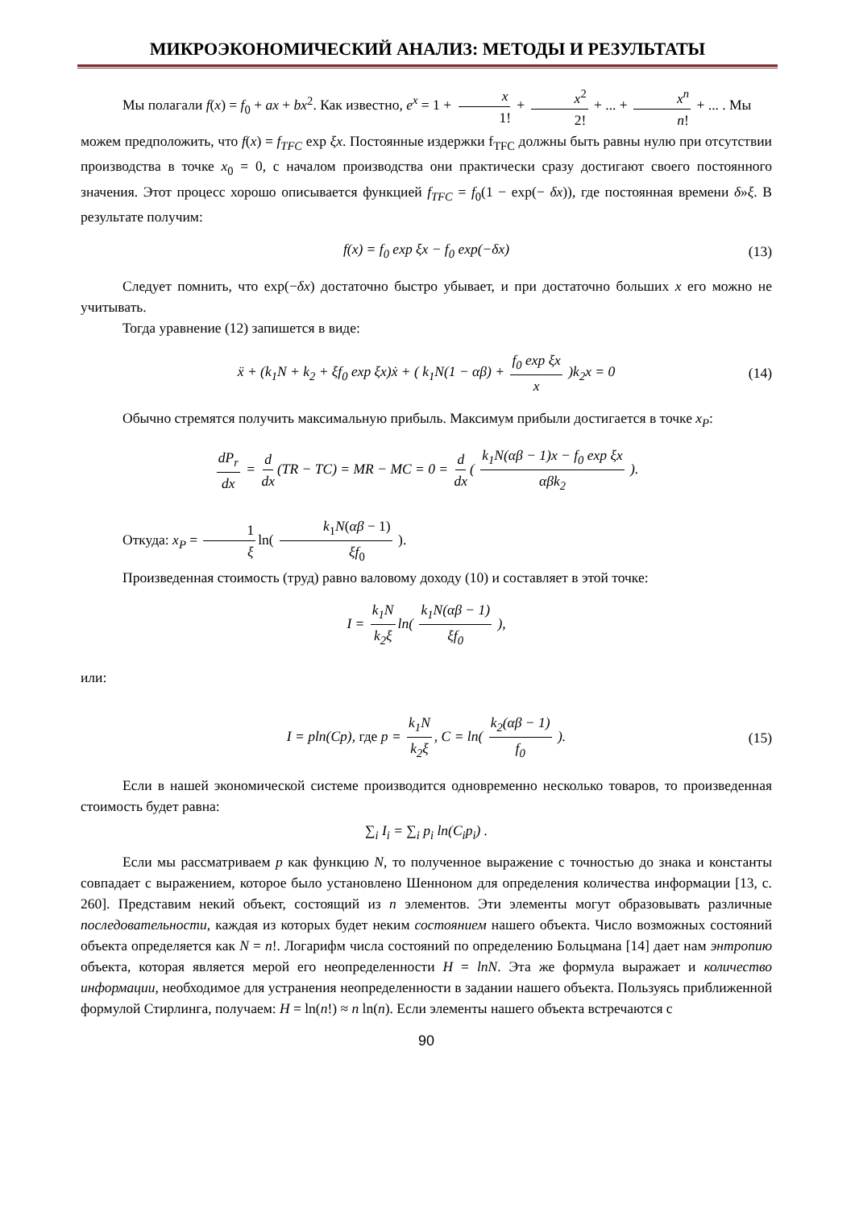МИКРОЭКОНОМИЧЕСКИЙ АНАЛИЗ: МЕТОДЫ И РЕЗУЛЬТАТЫ
Мы полагали f(x) = f<sub>0</sub> + ax + bx<sup>2</sup>. Как известно, e<sup>x</sup> = 1 + x 1! + x<sup>2</sup> 2! + ... + x<sup>n</sup> n! + ... . Мы
можем предположить, что f(x) = f<sub>TFC</sub> exp ξx. Постоянные издержки f<sub>TFC</sub> должны быть равны нулю при отсутствии производства в точке x<sub>0</sub> = 0, с началом производства они практически сразу достигают своего постоянного значения. Этот процесс хорошо описывается функцией f<sub>TFC</sub> = f<sub>0</sub>(1 − exp(− δx)), где постоянная времени δ»ξ. В результате получим:
f(x) = f<sub>0</sub> exp ξx − f<sub>0</sub> exp(−δx) (13)
Следует помнить, что exp(−δx) достаточно быстро убывает, и при достаточно больших x его можно не учитывать.
Тогда уравнение (12) запишется в виде:
ẍ + (k<sub>1</sub>N + k<sub>2</sub> + ξf<sub>0</sub> exp ξx)ẋ + ( k<sub>1</sub>N(1 − αβ) + f<sub>0</sub> exp ξx x )k<sub>2</sub>x = 0 (14)
Обычно стремятся получить максимальную прибыль. Максимум прибыли достигается в точке x<sub>P</sub>:
dP<sub>r</sub> dx = d dx (TR − TC) = MR − MC = 0 = d dx ( k<sub>1</sub>N(αβ − 1)x − f<sub>0</sub> exp ξx αβk<sub>2</sub> ).
Откуда: x<sub>P</sub> = 1 ξ ln( k<sub>1</sub>N(αβ − 1) ξf<sub>0</sub> ).
Произведенная стоимость (труд) равно валовому доходу (10) и составляет в этой точке:
I = k<sub>1</sub>N k<sub>2</sub>ξ ln( k<sub>1</sub>N(αβ − 1) ξf<sub>0</sub> ),
или:
I = pln(Cp), где p = k<sub>1</sub>N k<sub>2</sub>ξ, C = ln( k<sub>2</sub>(αβ − 1) f<sub>0</sub> ). (15)
Если в нашей экономической системе производится одновременно несколько товаров, то произведенная стоимость будет равна:
∑<sub>i</sub> I<sub>i</sub> = ∑<sub>i</sub> p<sub>i</sub> ln(C<sub>i</sub>p<sub>i</sub>) .
Если мы рассматриваем p как функцию N, то полученное выражение с точностью до знака и константы совпадает с выражением, которое было установлено Шенноном для определения количества информации [13, с. 260]. Представим некий объект, состоящий из n элементов. Эти элементы могут образовывать различные последовательности, каждая из которых будет неким состоянием нашего объекта. Число возможных состояний объекта определяется как N = n!. Логарифм числа состояний по определению Больцмана [14] дает нам энтропию объекта, которая является мерой его неопределенности H = lnN. Эта же формула выражает и количество информации, необходимое для устранения неопределенности в задании нашего объекта. Пользуясь приближенной формулой Стирлинга, получаем: H = ln(n!) ≈ n ln(n). Если элементы нашего объекта встречаются с
90